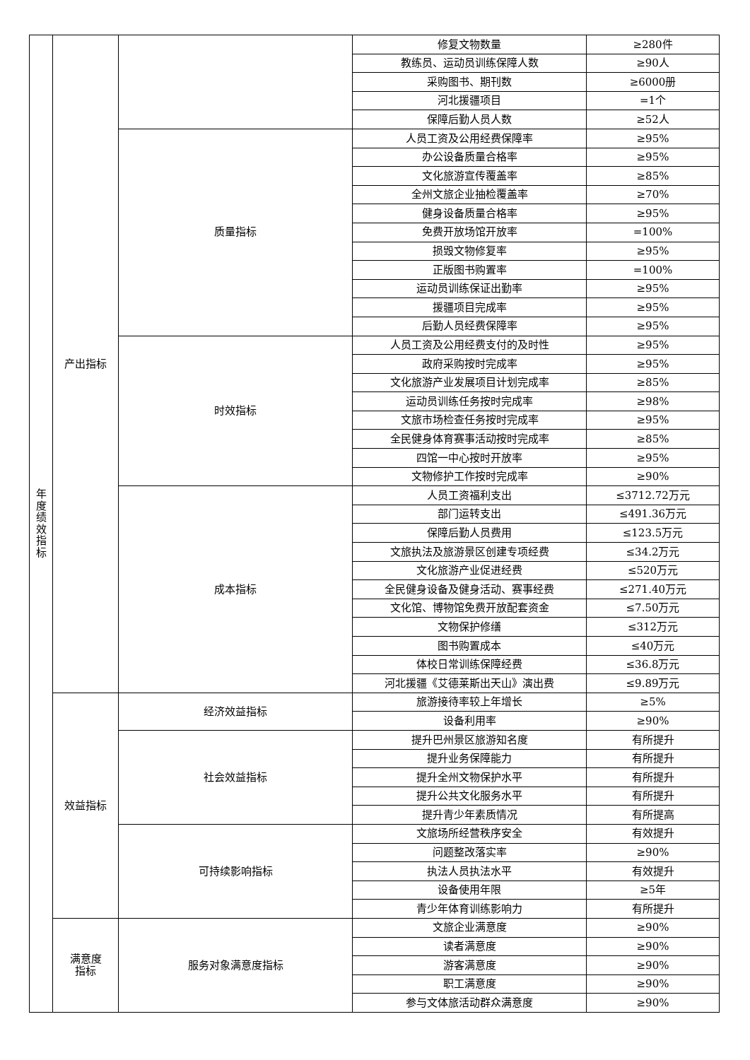| 年 度 绩 效 指 标 | 产出指标 | | 修复文物数量 | ≥280件 |
| | | | 教练员、运动员训练保障人数 | ≥90人 |
| | | | 采购图书、期刊数 | ≥6000册 |
| | | | 河北援疆项目 | =1个 |
| | | | 保障后勤人员人数 | ≥52人 |
| | | 质量指标 | 人员工资及公用经费保障率 | ≥95% |
| | | | 办公设备质量合格率 | ≥95% |
| | | | 文化旅游宣传覆盖率 | ≥85% |
| | | | 全州文旅企业抽检覆盖率 | ≥70% |
| | | | 健身设备质量合格率 | ≥95% |
| | | | 免费开放场馆开放率 | =100% |
| | | | 损毁文物修复率 | ≥95% |
| | | | 正版图书购置率 | =100% |
| | | | 运动员训练保证出勤率 | ≥95% |
| | | | 援疆项目完成率 | ≥95% |
| | | | 后勤人员经费保障率 | ≥95% |
| | | 时效指标 | 人员工资及公用经费支付的及时性 | ≥95% |
| | | | 政府采购按时完成率 | ≥95% |
| | | | 文化旅游产业发展项目计划完成率 | ≥85% |
| | | | 运动员训练任务按时完成率 | ≥98% |
| | | | 文旅市场检查任务按时完成率 | ≥95% |
| | | | 全民健身体育赛事活动按时完成率 | ≥85% |
| | | | 四馆一中心按时开放率 | ≥95% |
| | | | 文物修护工作按时完成率 | ≥90% |
| | | 成本指标 | 人员工资福利支出 | ≤3712.72万元 |
| | | | 部门运转支出 | ≤491.36万元 |
| | | | 保障后勤人员费用 | ≤123.5万元 |
| | | | 文旅执法及旅游景区创建专项经费 | ≤34.2万元 |
| | | | 文化旅游产业促进经费 | ≤520万元 |
| | | | 全民健身设备及健身活动、赛事经费 | ≤271.40万元 |
| | | | 文化馆、博物馆免费开放配套资金 | ≤7.50万元 |
| | | | 文物保护修缮 | ≤312万元 |
| | | | 图书购置成本 | ≤40万元 |
| | | | 体校日常训练保障经费 | ≤36.8万元 |
| | | | 河北援疆《艾德莱斯出天山》演出费 | ≤9.89万元 |
| | 效益指标 | 经济效益指标 | 旅游接待率较上年增长 | ≥5% |
| | | | 设备利用率 | ≥90% |
| | | 社会效益指标 | 提升巴州景区旅游知名度 | 有所提升 |
| | | | 提升业务保障能力 | 有所提升 |
| | | | 提升全州文物保护水平 | 有所提升 |
| | | | 提升公共文化服务水平 | 有所提升 |
| | | | 提升青少年素质情况 | 有所提高 |
| | | 可持续影响指标 | 文旅场所经营秩序安全 | 有效提升 |
| | | | 问题整改落实率 | ≥90% |
| | | | 执法人员执法水平 | 有效提升 |
| | | | 设备使用年限 | ≥5年 |
| | | | 青少年体育训练影响力 | 有所提升 |
| | 满意度 指标 | 服务对象满意度指标 | 文旅企业满意度 | ≥90% |
| | | | 读者满意度 | ≥90% |
| | | | 游客满意度 | ≥90% |
| | | | 职工满意度 | ≥90% |
| | | | 参与文体旅活动群众满意度 | ≥90% |